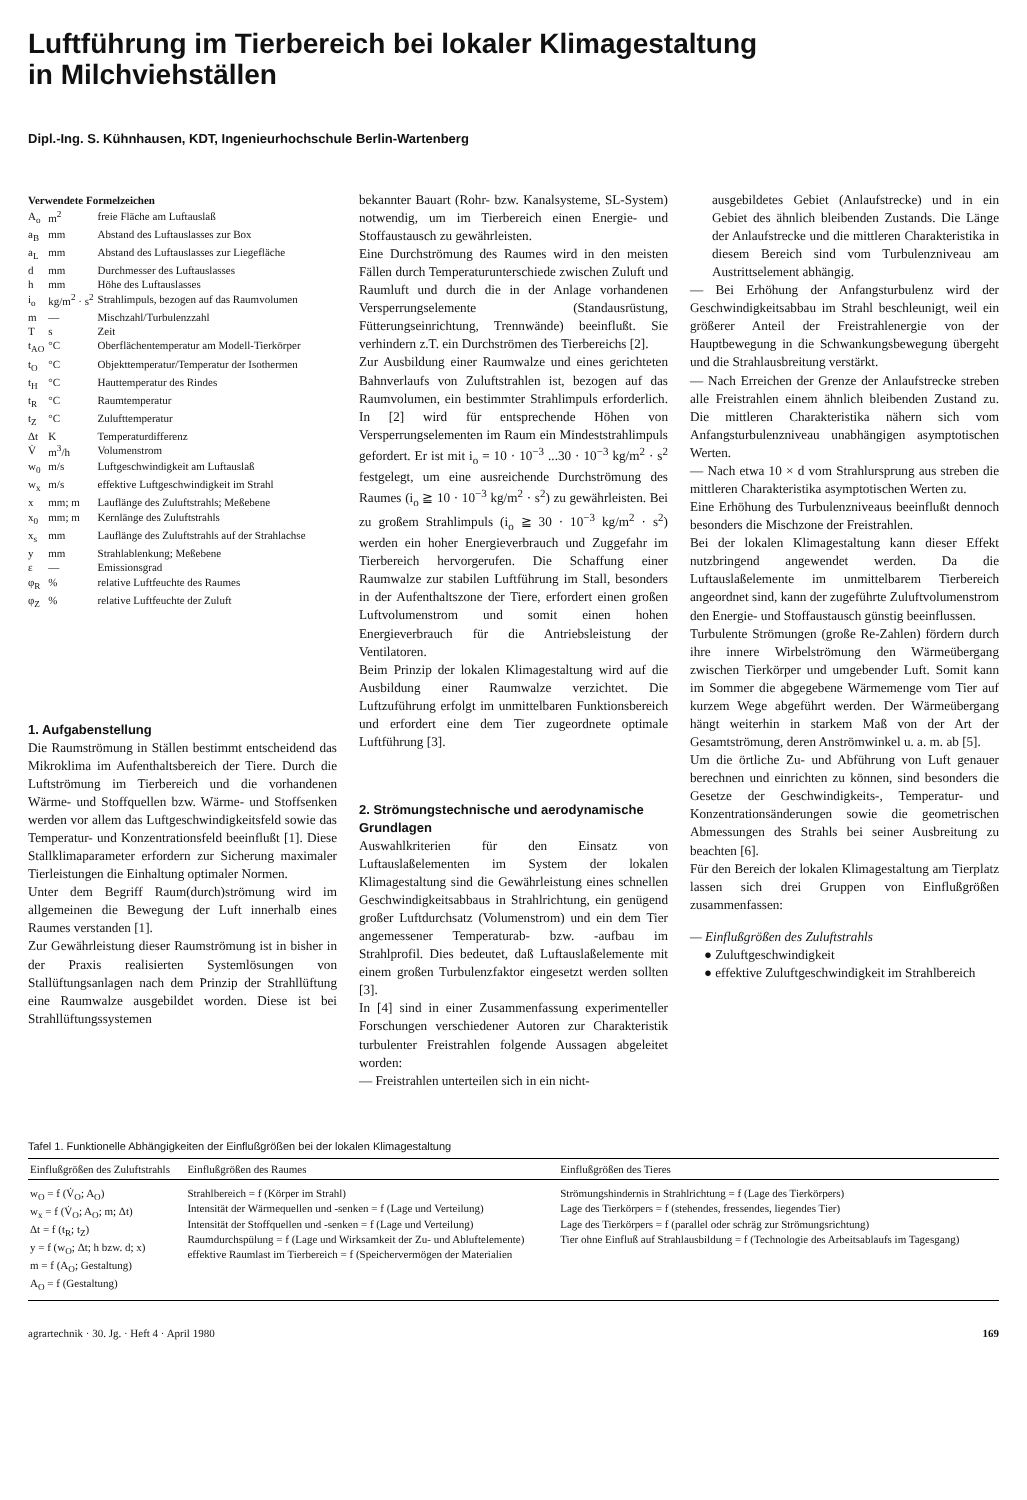Luftführung im Tierbereich bei lokaler Klimagestaltung
in Milchviehställen
Dipl.-Ing. S. Kühnhausen, KDT, Ingenieurhochschule Berlin-Wartenberg
Verwendete Formelzeichen
| A<sub>o</sub> | m<sup>2</sup> | freie Fläche am Luftauslaß |
| a<sub>B</sub> | mm | Abstand des Luftauslasses zur Box |
| a<sub>L</sub> | mm | Abstand des Luftauslasses zur Liegefläche |
| d | mm | Durchmesser des Luftauslasses |
| h | mm | Höhe des Luftauslasses |
| i<sub>o</sub> | kg/m<sup>2</sup> · s<sup>2</sup> | Strahlimpuls, bezogen auf das Raumvolumen |
| m | — | Mischzahl/Turbulenzzahl |
| T | s | Zeit |
| t<sub>AO</sub> | °C | Oberflächentemperatur am Modell-Tierkörper |
| t<sub>O</sub> | °C | Objekttemperatur/Temperatur der Isothermen |
| t<sub>H</sub> | °C | Hauttemperatur des Rindes |
| t<sub>R</sub> | °C | Raumtemperatur |
| t<sub>Z</sub> | °C | Zulufttemperatur |
| Δt | K | Temperaturdifferenz |
| V̇ | m<sup>3</sup>/h | Volumenstrom |
| w<sub>0</sub> | m/s | Luftgeschwindigkeit am Luftauslaß |
| w<sub>x</sub> | m/s | effektive Luftgeschwindigkeit im Strahl |
| x | mm; m | Lauflänge des Zuluftstrahls; Meßebene |
| x<sub>0</sub> | mm; m | Kernlänge des Zuluftstrahls |
| x<sub>s</sub> | mm | Lauflänge des Zuluftstrahls auf der Strahlachse |
| y | mm | Strahlablenkung; Meßebene |
| ε | — | Emissionsgrad |
| φ<sub>R</sub> | % | relative Luftfeuchte des Raumes |
| φ<sub>Z</sub> | % | relative Luftfeuchte der Zuluft |
1. Aufgabenstellung
Die Raumströmung in Ställen bestimmt entscheidend das Mikroklima im Aufenthaltsbereich der Tiere. Durch die Luftströmung im Tierbereich und die vorhandenen Wärme- und Stoffquellen bzw. Wärme- und Stoffsenken werden vor allem das Luftgeschwindigkeitsfeld sowie das Temperatur- und Konzentrationsfeld beeinflußt [1]. Diese Stallklimaparameter erfordern zur Sicherung maximaler Tierleistungen die Einhaltung optimaler Normen.
Unter dem Begriff Raum(durch)strömung wird im allgemeinen die Bewegung der Luft innerhalb eines Raumes verstanden [1].
Zur Gewährleistung dieser Raumströmung ist in bisher in der Praxis realisierten Systemlösungen von Stallüftungsanlagen nach dem Prinzip der Strahllüftung eine Raumwalze ausgebildet worden. Diese ist bei Strahllüftungssystemen
bekannter Bauart (Rohr- bzw. Kanalsysteme, SL-System) notwendig, um im Tierbereich einen Energie- und Stoffaustausch zu gewährleisten.
Eine Durchströmung des Raumes wird in den meisten Fällen durch Temperaturunterschiede zwischen Zuluft und Raumluft und durch die in der Anlage vorhandenen Versperrungselemente (Standausrüstung, Fütterungseinrichtung, Trennwände) beeinflußt. Sie verhindern z.T. ein Durchströmen des Tierbereichs [2].
Zur Ausbildung einer Raumwalze und eines gerichteten Bahnverlaufs von Zuluftstrahlen ist, bezogen auf das Raumvolumen, ein bestimmter Strahlimpuls erforderlich. In [2] wird für entsprechende Höhen von Versperrungselementen im Raum ein Mindeststrahlimpuls gefordert. Er ist mit i<sub>o</sub> = 10 · 10<sup>−3</sup> ...30 · 10<sup>−3</sup> kg/m<sup>2</sup> · s<sup>2</sup> festgelegt, um eine ausreichende Durchströmung des Raumes (i<sub>o</sub> ≧ 10 · 10<sup>−3</sup> kg/m<sup>2</sup> · s<sup>2</sup>) zu gewährleisten. Bei zu großem Strahlimpuls (i<sub>o</sub> ≧ 30 · 10<sup>−3</sup> kg/m<sup>2</sup> · s<sup>2</sup>) werden ein hoher Energieverbrauch und Zuggefahr im Tierbereich hervorgerufen. Die Schaffung einer Raumwalze zur stabilen Luftführung im Stall, besonders in der Aufenthaltszone der Tiere, erfordert einen großen Luftvolumenstrom und somit einen hohen Energieverbrauch für die Antriebsleistung der Ventilatoren.
Beim Prinzip der lokalen Klimagestaltung wird auf die Ausbildung einer Raumwalze verzichtet. Die Luftzuführung erfolgt im unmittelbaren Funktionsbereich und erfordert eine dem Tier zugeordnete optimale Luftführung [3].
2. Strömungstechnische und aerodynamische Grundlagen
Auswahlkriterien für den Einsatz von Luftauslaßelementen im System der lokalen Klimagestaltung sind die Gewährleistung eines schnellen Geschwindigkeitsabbaus in Strahlrichtung, ein genügend großer Luftdurchsatz (Volumenstrom) und ein dem Tier angemessener Temperaturab- bzw. -aufbau im Strahlprofil. Dies bedeutet, daß Luftauslaßelemente mit einem großen Turbulenzfaktor eingesetzt werden sollten [3].
In [4] sind in einer Zusammenfassung experimenteller Forschungen verschiedener Autoren zur Charakteristik turbulenter Freistrahlen folgende Aussagen abgeleitet worden:
— Freistrahlen unterteilen sich in ein nicht-
ausgebildetes Gebiet (Anlaufstrecke) und in ein Gebiet des ähnlich bleibenden Zustands. Die Länge der Anlaufstrecke und die mittleren Charakteristika in diesem Bereich sind vom Turbulenzniveau am Austrittselement abhängig.
— Bei Erhöhung der Anfangsturbulenz wird der Geschwindigkeitsabbau im Strahl beschleunigt, weil ein größerer Anteil der Freistrahlenergie von der Hauptbewegung in die Schwankungsbewegung übergeht und die Strahlausbreitung verstärkt.
— Nach Erreichen der Grenze der Anlaufstrecke streben alle Freistrahlen einem ähnlich bleibenden Zustand zu. Die mittleren Charakteristika nähern sich vom Anfangsturbulenzniveau unabhängigen asymptotischen Werten.
— Nach etwa 10 × d vom Strahlursprung aus streben die mittleren Charakteristika asymptotischen Werten zu.
Eine Erhöhung des Turbulenzniveaus beeinflußt dennoch besonders die Mischzone der Freistrahlen.
Bei der lokalen Klimagestaltung kann dieser Effekt nutzbringend angewendet werden. Da die Luftauslaßelemente im unmittelbarem Tierbereich angeordnet sind, kann der zugeführte Zuluftvolumenstrom den Energie- und Stoffaustausch günstig beeinflussen.
Turbulente Strömungen (große Re-Zahlen) fördern durch ihre innere Wirbelströmung den Wärmeübergang zwischen Tierkörper und umgebender Luft. Somit kann im Sommer die abgegebene Wärmemenge vom Tier auf kurzem Wege abgeführt werden. Der Wärmeübergang hängt weiterhin in starkem Maß von der Art der Gesamtströmung, deren Anströmwinkel u. a. m. ab [5].
Um die örtliche Zu- und Abführung von Luft genauer berechnen und einrichten zu können, sind besonders die Gesetze der Geschwindigkeits-, Temperatur- und Konzentrationsänderungen sowie die geometrischen Abmessungen des Strahls bei seiner Ausbreitung zu beachten [6].
Für den Bereich der lokalen Klimagestaltung am Tierplatz lassen sich drei Gruppen von Einflußgrößen zusammenfassen:
— Einflußgrößen des Zuluftstrahls
● Zuluftgeschwindigkeit
● effektive Zuluftgeschwindigkeit im Strahlbereich
Tafel 1. Funktionelle Abhängigkeiten der Einflußgrößen bei der lokalen Klimagestaltung
| Einflußgrößen des Zuluftstrahls | Einflußgrößen des Raumes | Einflußgrößen des Tieres |
| --- | --- | --- |
| w<sub>O</sub> = f (V̇<sub>O</sub>; A<sub>O</sub>) w<sub>x</sub> = f (V̇<sub>O</sub>; A<sub>O</sub>; m; Δt) Δt = f (t<sub>R</sub>; t<sub>Z</sub>) y = f (w<sub>O</sub>; Δt; h bzw. d; x) m = f (A<sub>O</sub>; Gestaltung) A<sub>O</sub> = f (Gestaltung) | Strahlbereich = f (Körper im Strahl) Intensität der Wärmequellen und -senken = f (Lage und Verteilung) Intensität der Stoffquellen und -senken = f (Lage und Verteilung) Raumdurchspülung = f (Lage und Wirksamkeit der Zu- und Abluftelemente) effektive Raumlast im Tierbereich = f (Speichervermögen der Materialien | Strömungshindernis in Strahlrichtung = f (Lage des Tierkörpers) Lage des Tierkörpers = f (stehendes, fressendes, liegendes Tier) Lage des Tierkörpers = f (parallel oder schräg zur Strömungsrichtung) Tier ohne Einfluß auf Strahlausbildung = f (Technologie des Arbeitsablaufs im Tagesgang) |
agrartechnik · 30. Jg. · Heft 4 · April 1980 169